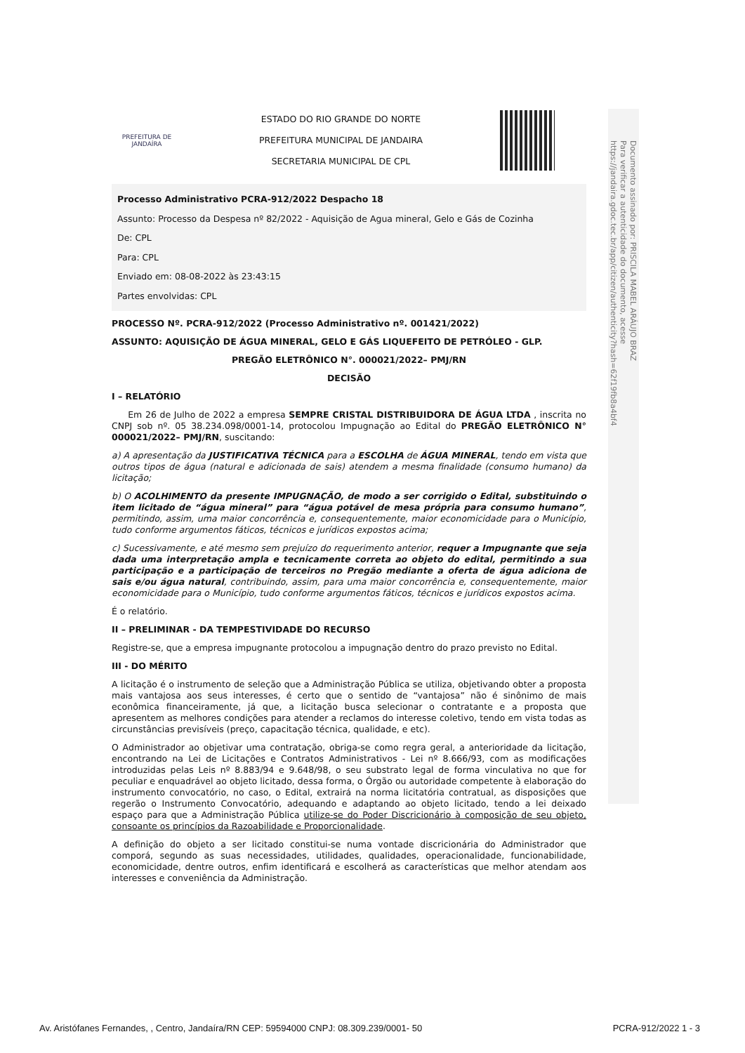Documento assinado por: PRISCILA MABEL ARÁUJO BRAZ
Para verificar a autenticidade do documento, acesse
https://jandaira.gdoc.tec.br/app/citizen/authenticity?hash=62f19fb8a4bf4
PREFEITURA DE
JANDAÍRA
ESTADO DO RIO GRANDE DO NORTE
PREFEITURA MUNICIPAL DE JANDAIRA
SECRETARIA MUNICIPAL DE CPL
Processo Administrativo PCRA-912/2022 Despacho 18
Assunto: Processo da Despesa nº 82/2022 - Aquisição de Agua mineral, Gelo e Gás de Cozinha
De: CPL
Para: CPL
Enviado em: 08-08-2022 às 23:43:15
Partes envolvidas: CPL
PROCESSO Nº. PCRA-912/2022 (Processo Administrativo nº. 001421/2022)
ASSUNTO: AQUISIÇÃO DE ÁGUA MINERAL, GELO E GÁS LIQUEFEITO DE PETRÓLEO - GLP.
PREGÃO ELETRÔNICO N°. 000021/2022– PMJ/RN
DECISÃO
I – RELATÓRIO
Em 26 de Julho de 2022 a empresa SEMPRE CRISTAL DISTRIBUIDORA DE ÁGUA LTDA , inscrita no CNPJ sob nº. 05 38.234.098/0001-14, protocolou Impugnação ao Edital do PREGÃO ELETRÔNICO N° 000021/2022– PMJ/RN, suscitando:
a) A apresentação da JUSTIFICATIVA TÉCNICA para a ESCOLHA de ÁGUA MINERAL, tendo em vista que outros tipos de água (natural e adicionada de sais) atendem a mesma finalidade (consumo humano) da licitação;
b) O ACOLHIMENTO da presente IMPUGNAÇÃO, de modo a ser corrigido o Edital, substituindo o item licitado de “água mineral” para “água potável de mesa própria para consumo humano”, permitindo, assim, uma maior concorrência e, consequentemente, maior economicidade para o Município, tudo conforme argumentos fáticos, técnicos e jurídicos expostos acima;
c) Sucessivamente, e até mesmo sem prejuízo do requerimento anterior, requer a Impugnante que seja dada uma interpretação ampla e tecnicamente correta ao objeto do edital, permitindo a sua participação e a participação de terceiros no Pregão mediante a oferta de água adiciona de sais e/ou água natural, contribuindo, assim, para uma maior concorrência e, consequentemente, maior economicidade para o Município, tudo conforme argumentos fáticos, técnicos e jurídicos expostos acima.
É o relatório.
II – PRELIMINAR - DA TEMPESTIVIDADE DO RECURSO
Registre-se, que a empresa impugnante protocolou a impugnação dentro do prazo previsto no Edital.
III - DO MÉRITO
A licitação é o instrumento de seleção que a Administração Pública se utiliza, objetivando obter a proposta mais vantajosa aos seus interesses, é certo que o sentido de “vantajosa” não é sinônimo de mais econômica financeiramente, já que, a licitação busca selecionar o contratante e a proposta que apresentem as melhores condições para atender a reclamos do interesse coletivo, tendo em vista todas as circunstâncias previsíveis (preço, capacitação técnica, qualidade, e etc).
O Administrador ao objetivar uma contratação, obriga-se como regra geral, a anterioridade da licitação, encontrando na Lei de Licitações e Contratos Administrativos - Lei nº 8.666/93, com as modificações introduzidas pelas Leis nº 8.883/94 e 9.648/98, o seu substrato legal de forma vinculativa no que for peculiar e enquadrável ao objeto licitado, dessa forma, o Órgão ou autoridade competente à elaboração do instrumento convocatório, no caso, o Edital, extrairá na norma licitatória contratual, as disposições que regerão o Instrumento Convocatório, adequando e adaptando ao objeto licitado, tendo a lei deixado espaço para que a Administração Pública utilize-se do Poder Discricionário à composição de seu objeto, consoante os princípios da Razoabilidade e Proporcionalidade.
A definição do objeto a ser licitado constitui-se numa vontade discricionária do Administrador que comporá, segundo as suas necessidades, utilidades, qualidades, operacionalidade, funcionabilidade, economicidade, dentre outros, enfim identificará e escolherá as características que melhor atendam aos interesses e conveniência da Administração.
Av. Aristófanes Fernandes, , Centro, Jandaíra/RN CEP: 59594000 CNPJ: 08.309.239/0001- 50 PCRA-912/2022 1 - 3